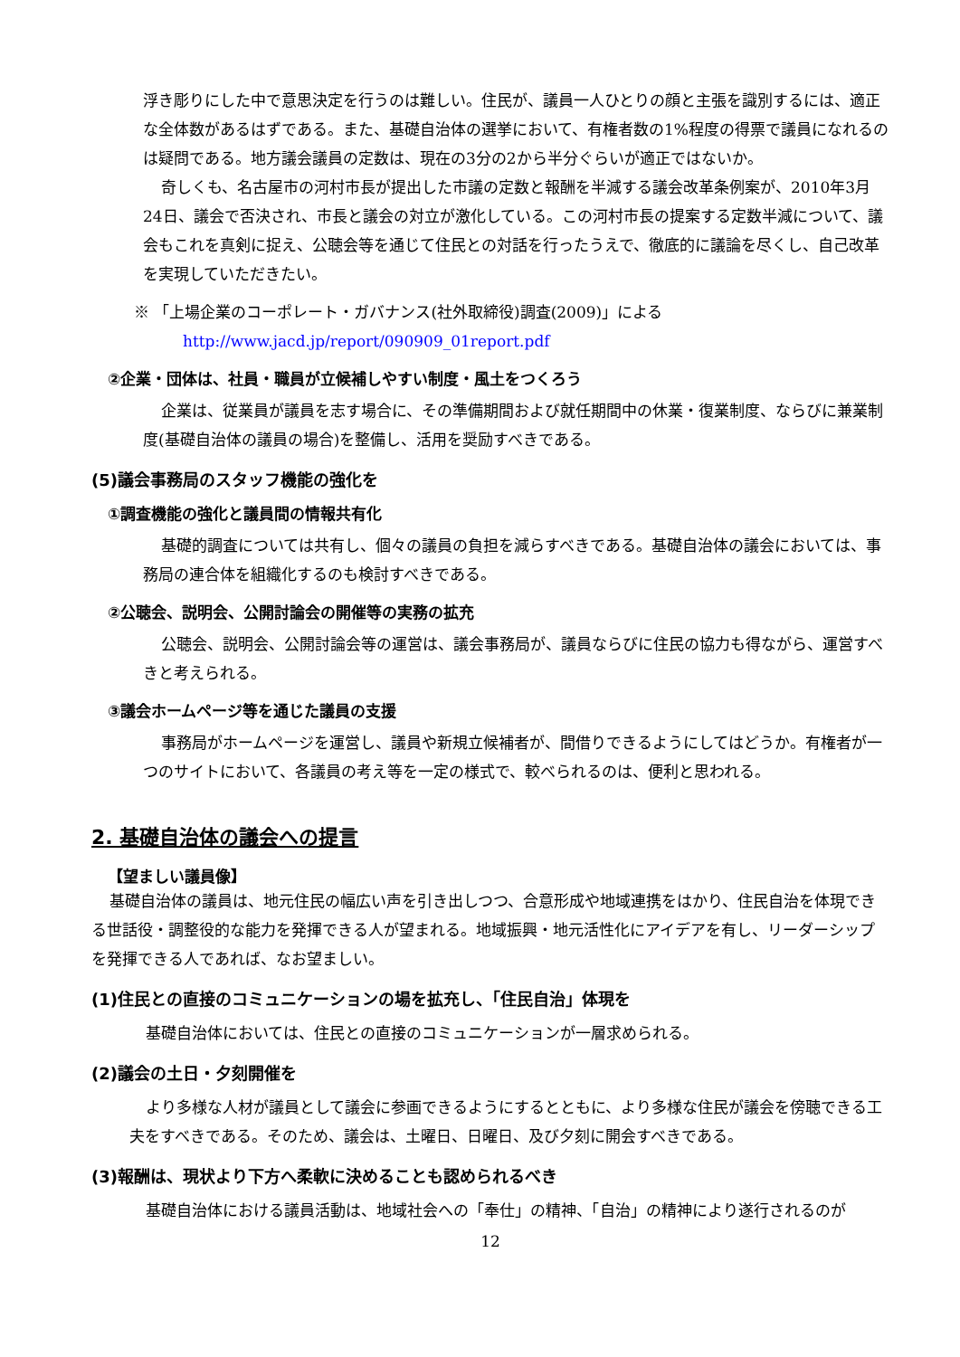浮き彫りにした中で意思決定を行うのは難しい。住民が、議員一人ひとりの顔と主張を識別するには、適正な全体数があるはずである。また、基礎自治体の選挙において、有権者数の1%程度の得票で議員になれるのは疑問である。地方議会議員の定数は、現在の3分の2から半分ぐらいが適正ではないか。
奇しくも、名古屋市の河村市長が提出した市議の定数と報酬を半減する議会改革条例案が、2010年3月24日、議会で否決され、市長と議会の対立が激化している。この河村市長の提案する定数半減について、議会もこれを真剣に捉え、公聴会等を通じて住民との対話を行ったうえで、徹底的に議論を尽くし、自己改革を実現していただきたい。
※ 「上場企業のコーポレート・ガバナンス(社外取締役)調査(2009)」による
http://www.jacd.jp/report/090909_01report.pdf
②企業・団体は、社員・職員が立候補しやすい制度・風土をつくろう
企業は、従業員が議員を志す場合に、その準備期間および就任期間中の休業・復業制度、ならびに兼業制度(基礎自治体の議員の場合)を整備し、活用を奨励すべきである。
(5)議会事務局のスタッフ機能の強化を
①調査機能の強化と議員間の情報共有化
基礎的調査については共有し、個々の議員の負担を減らすべきである。基礎自治体の議会においては、事務局の連合体を組織化するのも検討すべきである。
②公聴会、説明会、公開討論会の開催等の実務の拡充
公聴会、説明会、公開討論会等の運営は、議会事務局が、議員ならびに住民の協力も得ながら、運営すべきと考えられる。
③議会ホームページ等を通じた議員の支援
事務局がホームページを運営し、議員や新規立候補者が、間借りできるようにしてはどうか。有権者が一つのサイトにおいて、各議員の考え等を一定の様式で、較べられるのは、便利と思われる。
2. 基礎自治体の議会への提言
【望ましい議員像】
基礎自治体の議員は、地元住民の幅広い声を引き出しつつ、合意形成や地域連携をはかり、住民自治を体現できる世話役・調整役的な能力を発揮できる人が望まれる。地域振興・地元活性化にアイデアを有し、リーダーシップを発揮できる人であれば、なお望ましい。
(1)住民との直接のコミュニケーションの場を拡充し、「住民自治」体現を
基礎自治体においては、住民との直接のコミュニケーションが一層求められる。
(2)議会の土日・夕刻開催を
より多様な人材が議員として議会に参画できるようにするとともに、より多様な住民が議会を傍聴できる工夫をすべきである。そのため、議会は、土曜日、日曜日、及び夕刻に開会すべきである。
(3)報酬は、現状より下方へ柔軟に決めることも認められるべき
基礎自治体における議員活動は、地域社会への「奉仕」の精神、「自治」の精神により遂行されるのが
12